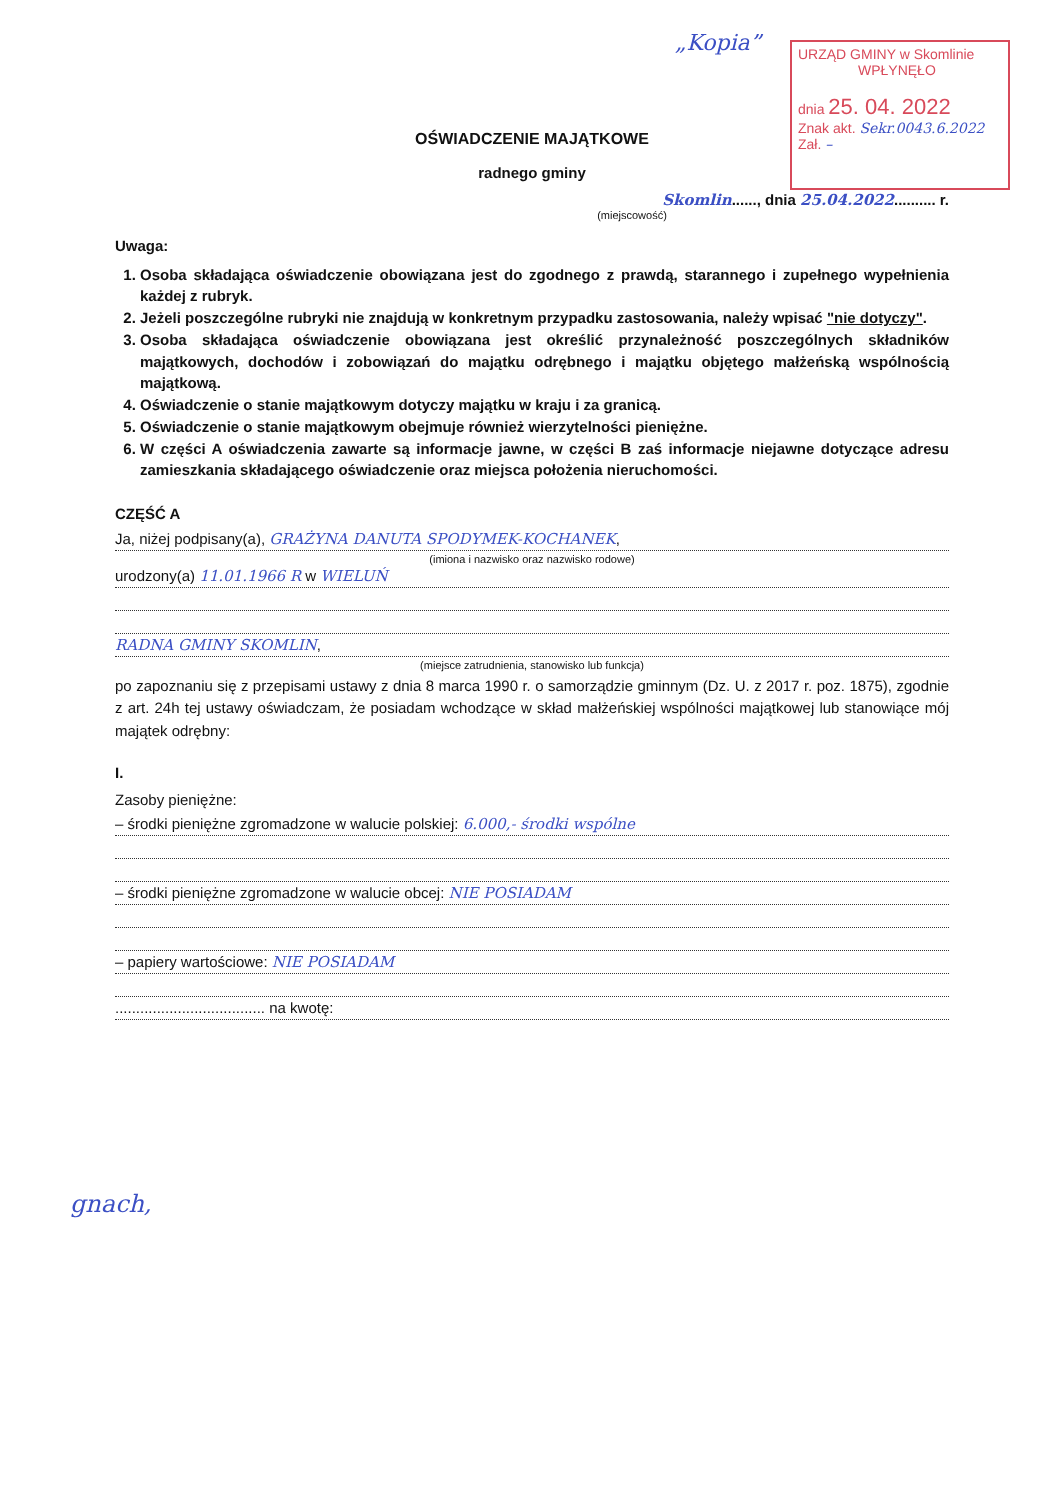„Kopia”
URZĄD GMINY w Skomlinie
WPŁYNĘŁO
dnia 25. 04. 2022
Znak akt. Sekr.0043.6.2022
Zał. –
OŚWIADCZENIE MAJĄTKOWE
radnego gminy
Skomlin......, dnia 25.04.2022.......... r.
(miejscowość)
Uwaga:
1. Osoba składająca oświadczenie obowiązana jest do zgodnego z prawdą, starannego i zupełnego wypełnienia każdej z rubryk.
2. Jeżeli poszczególne rubryki nie znajdują w konkretnym przypadku zastosowania, należy wpisać "nie dotyczy".
3. Osoba składająca oświadczenie obowiązana jest określić przynależność poszczególnych składników majątkowych, dochodów i zobowiązań do majątku odrębnego i majątku objętego małżeńską wspólnością majątkową.
4. Oświadczenie o stanie majątkowym dotyczy majątku w kraju i za granicą.
5. Oświadczenie o stanie majątkowym obejmuje również wierzytelności pieniężne.
6. W części A oświadczenia zawarte są informacje jawne, w części B zaś informacje niejawne dotyczące adresu zamieszkania składającego oświadczenie oraz miejsca położenia nieruchomości.
CZĘŚĆ A
Ja, niżej podpisany(a), GRAŻYNA DANUTA SPODYMEK-KOCHANEK,
(imiona i nazwisko oraz nazwisko rodowe)
urodzony(a) 11.01.1966 R w WIELUŃ
RADNA GMINY SKOMLIN,
(miejsce zatrudnienia, stanowisko lub funkcja)
po zapoznaniu się z przepisami ustawy z dnia 8 marca 1990 r. o samorządzie gminnym (Dz. U. z 2017 r. poz. 1875), zgodnie z art. 24h tej ustawy oświadczam, że posiadam wchodzące w skład małżeńskiej wspólności majątkowej lub stanowiące mój majątek odrębny:
I.
Zasoby pieniężne:
– środki pieniężne zgromadzone w walucie polskiej: 6.000,- środki wspólne
– środki pieniężne zgromadzone w walucie obcej: NIE POSIADAM
– papiery wartościowe: NIE POSIADAM
.................................... na kwotę:
gnach,